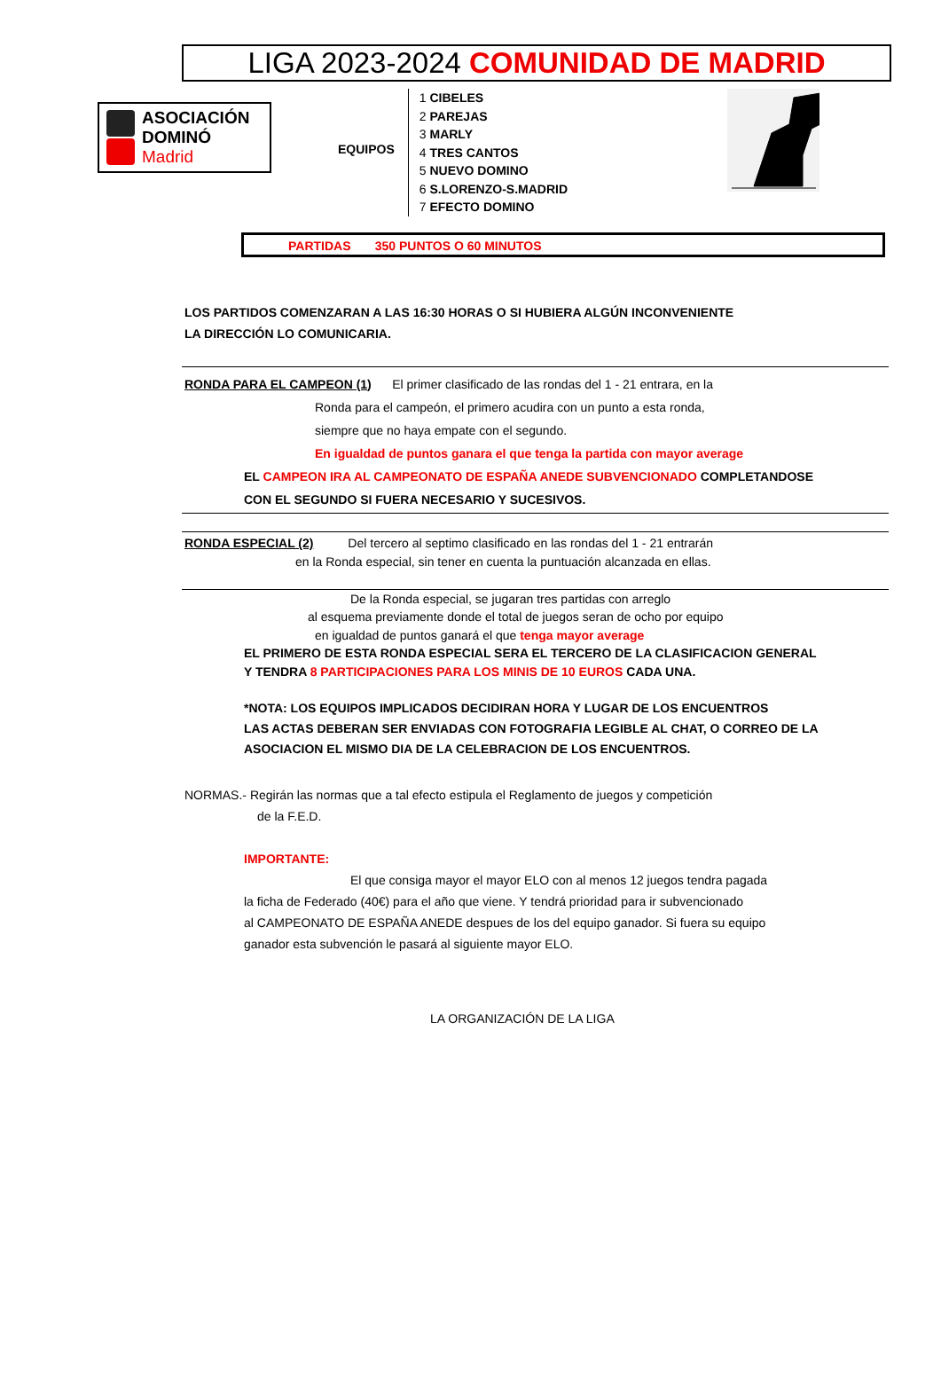LIGA 2023-2024 COMUNIDAD DE MADRID
ASOCIACIÓN
DOMINÓ
Madrid
EQUIPOS
1 CIBELES
2 PAREJAS
3 MARLY
4 TRES CANTOS
5 NUEVO DOMINO
6 S.LORENZO-S.MADRID
7 EFECTO DOMINO
PARTIDAS 350 PUNTOS O 60 MINUTOS
LOS PARTIDOS COMENZARAN A LAS 16:30 HORAS O SI HUBIERA ALGÚN INCONVENIENTE
LA DIRECCIÓN LO COMUNICARIA.
RONDA PARA EL CAMPEON (1) El primer clasificado de las rondas del 1 - 21 entrara, en la
Ronda para el campeón, el primero acudira con un punto a esta ronda,
siempre que no haya empate con el segundo.
En igualdad de puntos ganara el que tenga la partida con mayor average
EL CAMPEON IRA AL CAMPEONATO DE ESPAÑA ANEDE SUBVENCIONADO COMPLETANDOSE
CON EL SEGUNDO SI FUERA NECESARIO Y SUCESIVOS.
RONDA ESPECIAL (2) Del tercero al septimo clasificado en las rondas del 1 - 21 entrarán
en la Ronda especial, sin tener en cuenta la puntuación alcanzada en ellas.
De la Ronda especial, se jugaran tres partidas con arreglo
al esquema previamente donde el total de juegos seran de ocho por equipo
en igualdad de puntos ganará el que tenga mayor average
EL PRIMERO DE ESTA RONDA ESPECIAL SERA EL TERCERO DE LA CLASIFICACION GENERAL
Y TENDRA 8 PARTICIPACIONES PARA LOS MINIS DE 10 EUROS CADA UNA.
*NOTA: LOS EQUIPOS IMPLICADOS DECIDIRAN HORA Y LUGAR DE LOS ENCUENTROS
LAS ACTAS DEBERAN SER ENVIADAS CON FOTOGRAFIA LEGIBLE AL CHAT, O CORREO DE LA
ASOCIACION EL MISMO DIA DE LA CELEBRACION DE LOS ENCUENTROS.
NORMAS.- Regirán las normas que a tal efecto estipula el Reglamento de juegos y competición
de la F.E.D.
IMPORTANTE:
El que consiga mayor el mayor ELO con al menos 12 juegos tendra pagada
la ficha de Federado (40€) para el año que viene. Y tendrá prioridad para ir subvencionado
al CAMPEONATO DE ESPAÑA ANEDE despues de los del equipo ganador. Si fuera su equipo
ganador esta subvención le pasará al siguiente mayor ELO.
LA ORGANIZACIÓN DE LA LIGA